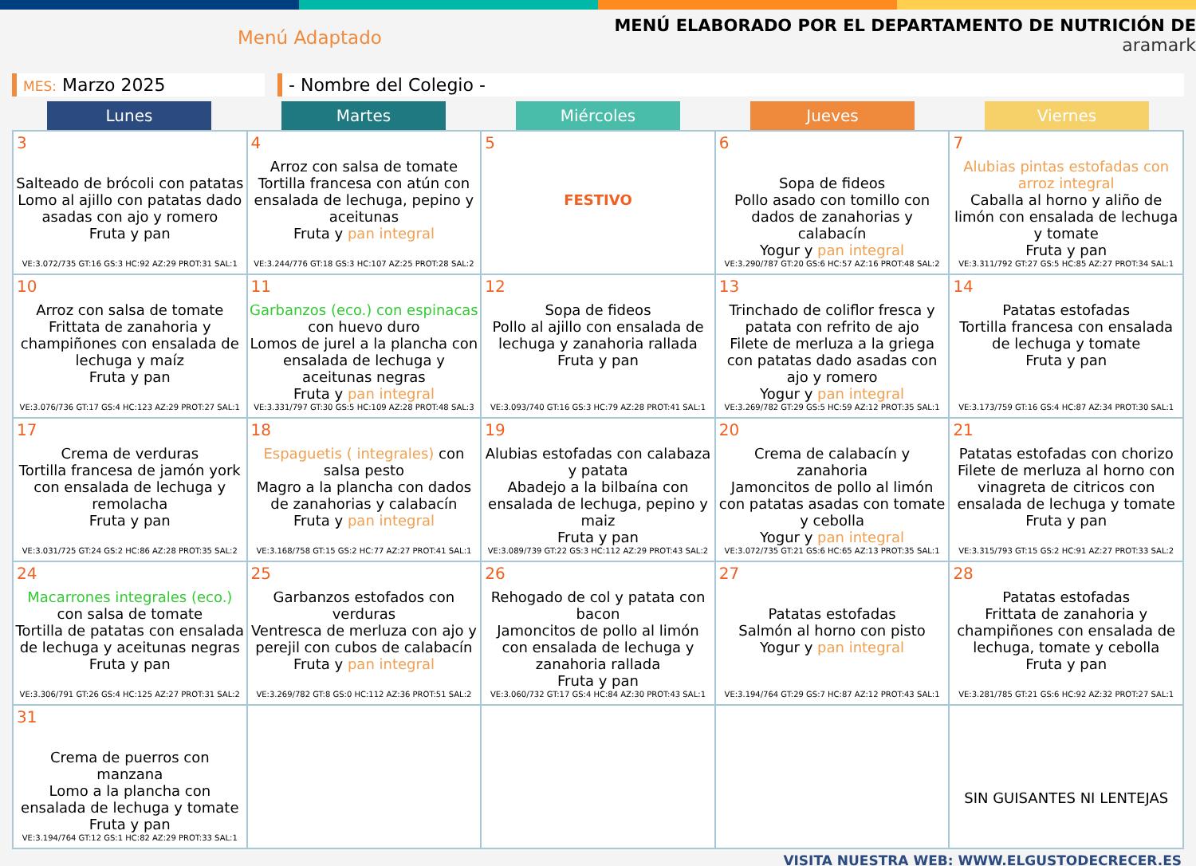Menú Adaptado
MENÚ ELABORADO POR EL DEPARTAMENTO DE NUTRICIÓN DE
aramark
MES: Marzo 2025 - Nombre del Colegio -
Lunes Martes Miércoles Jueves Viernes
| 3 Salteado de brócoli con patatas Lomo al ajillo con patatas dado asadas con ajo y romero Fruta y pan VE:3.072/735 GT:16 GS:3 HC:92 AZ:29 PROT:31 SAL:1 | 4 Arroz con salsa de tomate Tortilla francesa con atún con ensalada de lechuga, pepino y aceitunas Fruta y pan integral VE:3.244/776 GT:18 GS:3 HC:107 AZ:25 PROT:28 SAL:2 | 5 FESTIVO | 6 Sopa de fideos Pollo asado con tomillo con dados de zanahorias y calabacín Yogur y pan integral VE:3.290/787 GT:20 GS:6 HC:57 AZ:16 PROT:48 SAL:2 | 7 Alubias pintas estofadas con arroz integral Caballa al horno y aliño de limón con ensalada de lechuga y tomate Fruta y pan VE:3.311/792 GT:27 GS:5 HC:85 AZ:27 PROT:34 SAL:1 |
| 10 Arroz con salsa de tomate Frittata de zanahoria y champiñones con ensalada de lechuga y maíz Fruta y pan VE:3.076/736 GT:17 GS:4 HC:123 AZ:29 PROT:27 SAL:1 | 11 Garbanzos (eco.) con espinacas con huevo duro Lomos de jurel a la plancha con ensalada de lechuga y aceitunas negras Fruta y pan integral VE:3.331/797 GT:30 GS:5 HC:109 AZ:28 PROT:48 SAL:3 | 12 Sopa de fideos Pollo al ajillo con ensalada de lechuga y zanahoria rallada Fruta y pan VE:3.093/740 GT:16 GS:3 HC:79 AZ:28 PROT:41 SAL:1 | 13 Trinchado de coliflor fresca y patata con refrito de ajo Filete de merluza a la griega con patatas dado asadas con ajo y romero Yogur y pan integral VE:3.269/782 GT:29 GS:5 HC:59 AZ:12 PROT:35 SAL:1 | 14 Patatas estofadas Tortilla francesa con ensalada de lechuga y tomate Fruta y pan VE:3.173/759 GT:16 GS:4 HC:87 AZ:34 PROT:30 SAL:1 |
| 17 Crema de verduras Tortilla francesa de jamón york con ensalada de lechuga y remolacha Fruta y pan VE:3.031/725 GT:24 GS:2 HC:86 AZ:28 PROT:35 SAL:2 | 18 Espaguetis ( integrales) con salsa pesto Magro a la plancha con dados de zanahorias y calabacín Fruta y pan integral VE:3.168/758 GT:15 GS:2 HC:77 AZ:27 PROT:41 SAL:1 | 19 Alubias estofadas con calabaza y patata Abadejo a la bilbaína con ensalada de lechuga, pepino y maiz Fruta y pan VE:3.089/739 GT:22 GS:3 HC:112 AZ:29 PROT:43 SAL:2 | 20 Crema de calabacín y zanahoria Jamoncitos de pollo al limón con patatas asadas con tomate y cebolla Yogur y pan integral VE:3.072/735 GT:21 GS:6 HC:65 AZ:13 PROT:35 SAL:1 | 21 Patatas estofadas con chorizo Filete de merluza al horno con vinagreta de citricos con ensalada de lechuga y tomate Fruta y pan VE:3.315/793 GT:15 GS:2 HC:91 AZ:27 PROT:33 SAL:2 |
| 24 Macarrones integrales (eco.) con salsa de tomate Tortilla de patatas con ensalada de lechuga y aceitunas negras Fruta y pan VE:3.306/791 GT:26 GS:4 HC:125 AZ:27 PROT:31 SAL:2 | 25 Garbanzos estofados con verduras Ventresca de merluza con ajo y perejil con cubos de calabacín Fruta y pan integral VE:3.269/782 GT:8 GS:0 HC:112 AZ:36 PROT:51 SAL:2 | 26 Rehogado de col y patata con bacon Jamoncitos de pollo al limón con ensalada de lechuga y zanahoria rallada Fruta y pan VE:3.060/732 GT:17 GS:4 HC:84 AZ:30 PROT:43 SAL:1 | 27 Patatas estofadas Salmón al horno con pisto Yogur y pan integral VE:3.194/764 GT:29 GS:7 HC:87 AZ:12 PROT:43 SAL:1 | 28 Patatas estofadas Frittata de zanahoria y champiñones con ensalada de lechuga, tomate y cebolla Fruta y pan VE:3.281/785 GT:21 GS:6 HC:92 AZ:32 PROT:27 SAL:1 |
| 31 Crema de puerros con manzana Lomo a la plancha con ensalada de lechuga y tomate Fruta y pan VE:3.194/764 GT:12 GS:1 HC:82 AZ:29 PROT:33 SAL:1 | | | | SIN GUISANTES NI LENTEJAS |
VISITA NUESTRA WEB: WWW.ELGUSTODECRECER.ES